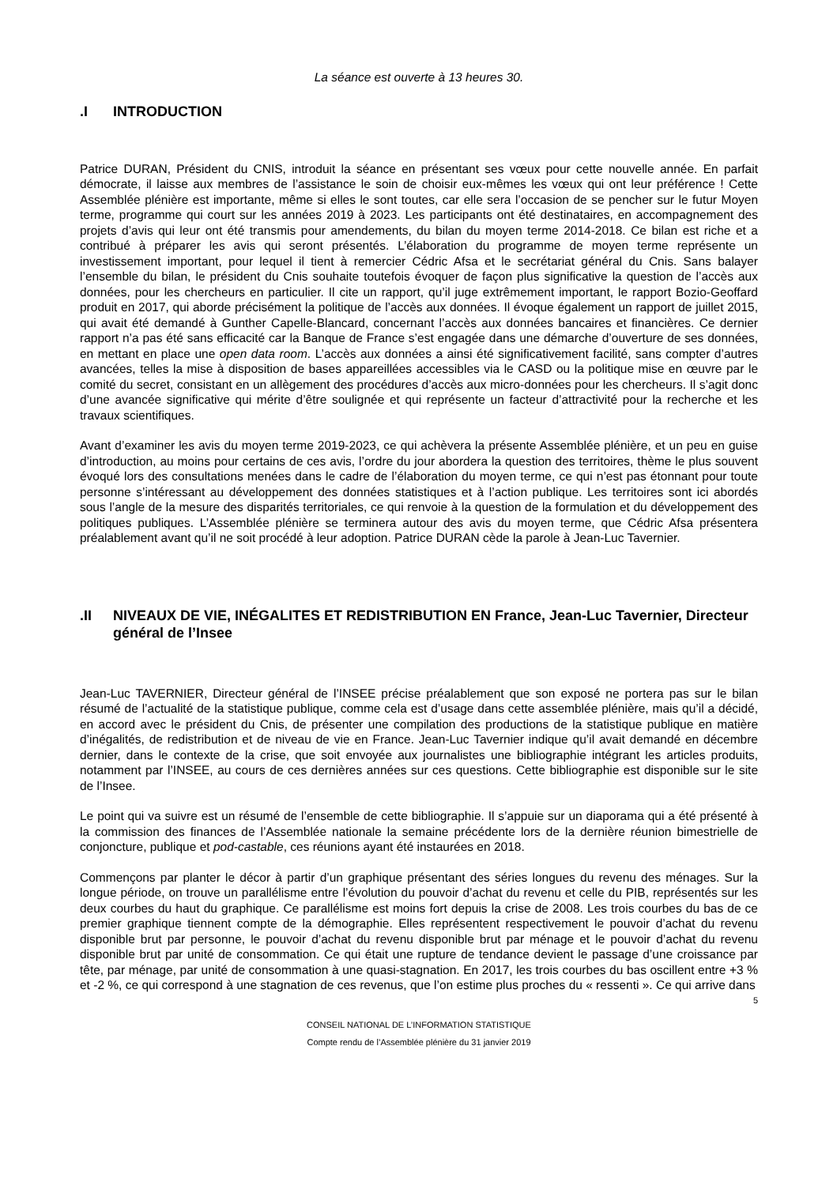La séance est ouverte à 13 heures 30.
.I INTRODUCTION
Patrice DURAN, Président du CNIS, introduit la séance en présentant ses vœux pour cette nouvelle année. En parfait démocrate, il laisse aux membres de l’assistance le soin de choisir eux-mêmes les vœux qui ont leur préférence ! Cette Assemblée plénière est importante, même si elles le sont toutes, car elle sera l’occasion de se pencher sur le futur Moyen terme, programme qui court sur les années 2019 à 2023. Les participants ont été destinataires, en accompagnement des projets d’avis qui leur ont été transmis pour amendements, du bilan du moyen terme 2014-2018. Ce bilan est riche et a contribué à préparer les avis qui seront présentés. L’élaboration du programme de moyen terme représente un investissement important, pour lequel il tient à remercier Cédric Afsa et le secrétariat général du Cnis. Sans balayer l’ensemble du bilan, le président du Cnis souhaite toutefois évoquer de façon plus significative la question de l’accès aux données, pour les chercheurs en particulier. Il cite un rapport, qu’il juge extrêmement important, le rapport Bozio-Geoffard produit en 2017, qui aborde précisément la politique de l’accès aux données. Il évoque également un rapport de juillet 2015, qui avait été demandé à Gunther Capelle-Blancard, concernant l’accès aux données bancaires et financières. Ce dernier rapport n’a pas été sans efficacité car la Banque de France s’est engagée dans une démarche d’ouverture de ses données, en mettant en place une open data room. L’accès aux données a ainsi été significativement facilité, sans compter d’autres avancées, telles la mise à disposition de bases appareillées accessibles via le CASD ou la politique mise en œuvre par le comité du secret, consistant en un allègement des procédures d’accès aux micro-données pour les chercheurs. Il s’agit donc d’une avancée significative qui mérite d’être soulignée et qui représente un facteur d’attractivité pour la recherche et les travaux scientifiques.
Avant d’examiner les avis du moyen terme 2019-2023, ce qui achèvera la présente Assemblée plénière, et un peu en guise d’introduction, au moins pour certains de ces avis, l’ordre du jour abordera la question des territoires, thème le plus souvent évoqué lors des consultations menées dans le cadre de l’élaboration du moyen terme, ce qui n’est pas étonnant pour toute personne s’intéressant au développement des données statistiques et à l’action publique. Les territoires sont ici abordés sous l’angle de la mesure des disparités territoriales, ce qui renvoie à la question de la formulation et du développement des politiques publiques. L’Assemblée plénière se terminera autour des avis du moyen terme, que Cédric Afsa présentera préalablement avant qu’il ne soit procédé à leur adoption. Patrice DURAN cède la parole à Jean-Luc Tavernier.
.II NIVEAUX DE VIE, INÉGALITES ET REDISTRIBUTION EN France, Jean-Luc Tavernier, Directeur général de l’Insee
Jean-Luc TAVERNIER, Directeur général de l’INSEE précise préalablement que son exposé ne portera pas sur le bilan résumé de l’actualité de la statistique publique, comme cela est d’usage dans cette assemblée plénière, mais qu’il a décidé, en accord avec le président du Cnis, de présenter une compilation des productions de la statistique publique en matière d’inégalités, de redistribution et de niveau de vie en France. Jean-Luc Tavernier indique qu’il avait demandé en décembre dernier, dans le contexte de la crise, que soit envoyée aux journalistes une bibliographie intégrant les articles produits, notamment par l’INSEE, au cours de ces dernières années sur ces questions. Cette bibliographie est disponible sur le site de l’Insee.
Le point qui va suivre est un résumé de l’ensemble de cette bibliographie. Il s’appuie sur un diaporama qui a été présenté à la commission des finances de l’Assemblée nationale la semaine précédente lors de la dernière réunion bimestrielle de conjoncture, publique et pod-castable, ces réunions ayant été instaurées en 2018.
Commençons par planter le décor à partir d’un graphique présentant des séries longues du revenu des ménages. Sur la longue période, on trouve un parallélisme entre l’évolution du pouvoir d’achat du revenu et celle du PIB, représentés sur les deux courbes du haut du graphique. Ce parallélisme est moins fort depuis la crise de 2008. Les trois courbes du bas de ce premier graphique tiennent compte de la démographie. Elles représentent respectivement le pouvoir d’achat du revenu disponible brut par personne, le pouvoir d’achat du revenu disponible brut par ménage et le pouvoir d’achat du revenu disponible brut par unité de consommation. Ce qui était une rupture de tendance devient le passage d’une croissance par tête, par ménage, par unité de consommation à une quasi-stagnation. En 2017, les trois courbes du bas oscillent entre +3 % et -2 %, ce qui correspond à une stagnation de ces revenus, que l’on estime plus proches du « ressenti ». Ce qui arrive dans
5
CONSEIL NATIONAL DE L’INFORMATION STATISTIQUE
Compte rendu de l’Assemblée plénière du 31 janvier 2019